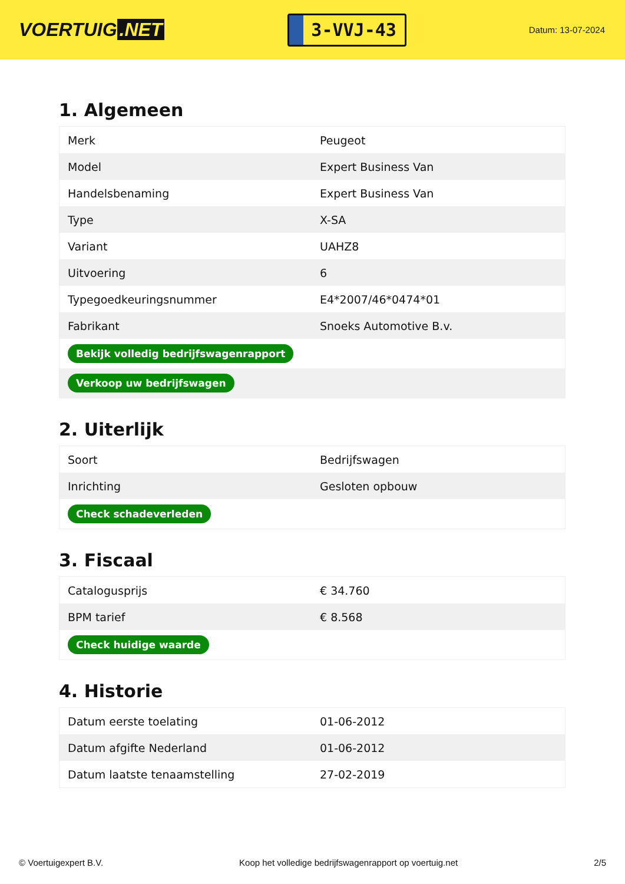VOERTUIG.NET
3-VVJ-43
Datum: 13-07-2024
1. Algemeen
| Merk | Peugeot |
| Model | Expert Business Van |
| Handelsbenaming | Expert Business Van |
| Type | X-SA |
| Variant | UAHZ8 |
| Uitvoering | 6 |
| Typegoedkeuringsnummer | E4*2007/46*0474*01 |
| Fabrikant | Snoeks Automotive B.v. |
| Bekijk volledig bedrijfswagenrapport | |
| Verkoop uw bedrijfswagen | |
2. Uiterlijk
| Soort | Bedrijfswagen |
| Inrichting | Gesloten opbouw |
| Check schadeverleden | |
3. Fiscaal
| Catalogusprijs | € 34.760 |
| BPM tarief | € 8.568 |
| Check huidige waarde | |
4. Historie
| Datum eerste toelating | 01-06-2012 |
| Datum afgifte Nederland | 01-06-2012 |
| Datum laatste tenaamstelling | 27-02-2019 |
© Voertuigexpert B.V. Koop het volledige bedrijfswagenrapport op voertuig.net 2/5